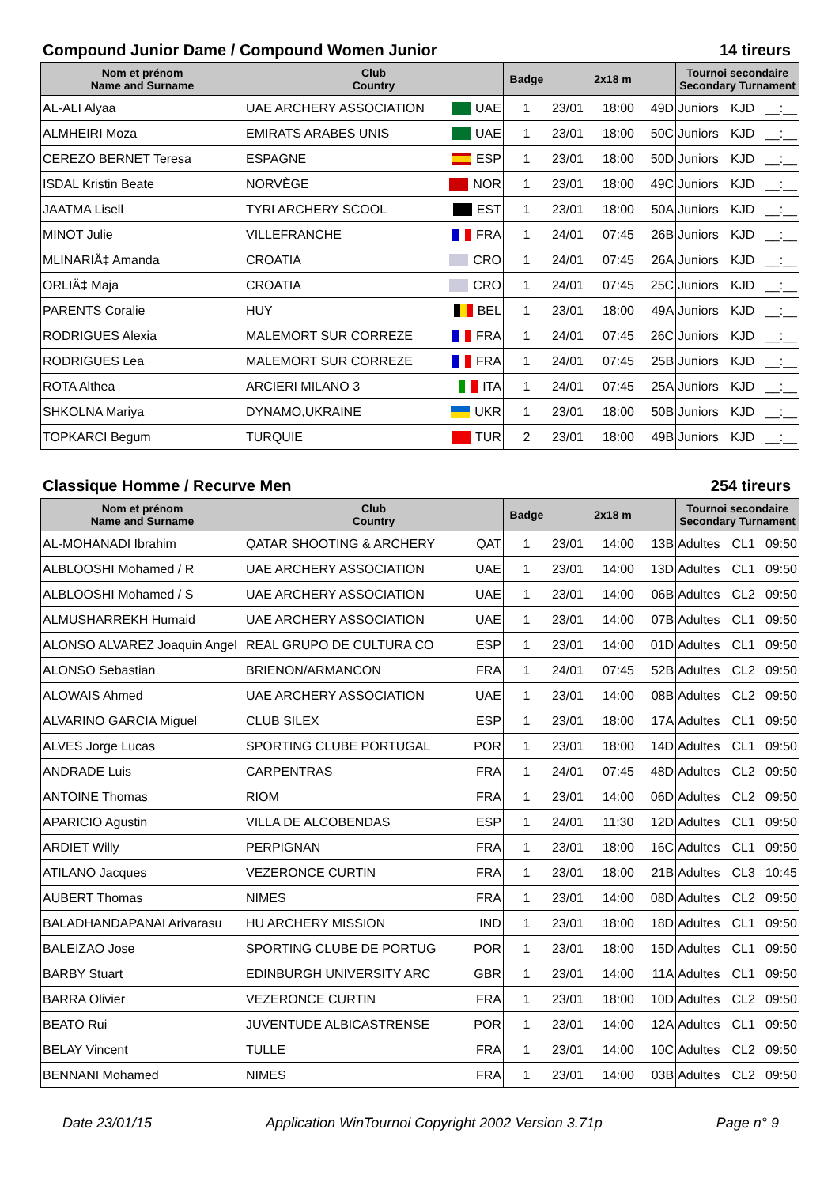Compound Junior Dame / Compound Women Junior 14 tireurs
| Nom et prénom Name and Surname | Club Country | | Badge | 2x18 m | | | Tournoi secondaire Secondary Turnament | | |
| --- | --- | --- | --- | --- | --- | --- | --- | --- | --- |
| AL-ALI Alyaa | UAE ARCHERY ASSOCIATION | UAE | 1 | 23/01 | 18:00 | 49D | Juniors | KJD | __:__ |
| ALMHEIRI Moza | EMIRATS ARABES UNIS | UAE | 1 | 23/01 | 18:00 | 50C | Juniors | KJD | __:__ |
| CEREZO BERNET Teresa | ESPAGNE | ESP | 1 | 23/01 | 18:00 | 50D | Juniors | KJD | __:__ |
| ISDAL Kristin Beate | NORVÈGE | NOR | 1 | 23/01 | 18:00 | 49C | Juniors | KJD | __:__ |
| JAATMA Lisell | TYRI ARCHERY SCOOL | EST | 1 | 23/01 | 18:00 | 50A | Juniors | KJD | __:__ |
| MINOT Julie | VILLEFRANCHE | FRA | 1 | 24/01 | 07:45 | 26B | Juniors | KJD | __:__ |
| MLINARIÄ‡ Amanda | CROATIA | CRO | 1 | 24/01 | 07:45 | 26A | Juniors | KJD | __:__ |
| ORLIÄ‡ Maja | CROATIA | CRO | 1 | 24/01 | 07:45 | 25C | Juniors | KJD | __:__ |
| PARENTS Coralie | HUY | BEL | 1 | 23/01 | 18:00 | 49A | Juniors | KJD | __:__ |
| RODRIGUES Alexia | MALEMORT SUR CORREZE | FRA | 1 | 24/01 | 07:45 | 26C | Juniors | KJD | __:__ |
| RODRIGUES Lea | MALEMORT SUR CORREZE | FRA | 1 | 24/01 | 07:45 | 25B | Juniors | KJD | __:__ |
| ROTA Althea | ARCIERI MILANO 3 | ITA | 1 | 24/01 | 07:45 | 25A | Juniors | KJD | __:__ |
| SHKOLNA Mariya | DYNAMO,UKRAINE | UKR | 1 | 23/01 | 18:00 | 50B | Juniors | KJD | __:__ |
| TOPKARCI Begum | TURQUIE | TUR | 2 | 23/01 | 18:00 | 49B | Juniors | KJD | __:__ |
Classique Homme / Recurve Men 254 tireurs
| Nom et prénom Name and Surname | Club Country | | Badge | 2x18 m | | | Tournoi secondaire Secondary Turnament | | |
| --- | --- | --- | --- | --- | --- | --- | --- | --- | --- |
| AL-MOHANADI Ibrahim | QATAR SHOOTING & ARCHERY | QAT | 1 | 23/01 | 14:00 | 13B | Adultes | CL1 | 09:50 |
| ALBLOOSHI Mohamed / R | UAE ARCHERY ASSOCIATION | UAE | 1 | 23/01 | 14:00 | 13D | Adultes | CL1 | 09:50 |
| ALBLOOSHI Mohamed / S | UAE ARCHERY ASSOCIATION | UAE | 1 | 23/01 | 14:00 | 06B | Adultes | CL2 | 09:50 |
| ALMUSHARREKH Humaid | UAE ARCHERY ASSOCIATION | UAE | 1 | 23/01 | 14:00 | 07B | Adultes | CL1 | 09:50 |
| ALONSO ALVAREZ Joaquin Angel | REAL GRUPO DE CULTURA CO | ESP | 1 | 23/01 | 14:00 | 01D | Adultes | CL1 | 09:50 |
| ALONSO Sebastian | BRIENON/ARMANCON | FRA | 1 | 24/01 | 07:45 | 52B | Adultes | CL2 | 09:50 |
| ALOWAIS Ahmed | UAE ARCHERY ASSOCIATION | UAE | 1 | 23/01 | 14:00 | 08B | Adultes | CL2 | 09:50 |
| ALVARINO GARCIA Miguel | CLUB SILEX | ESP | 1 | 23/01 | 18:00 | 17A | Adultes | CL1 | 09:50 |
| ALVES Jorge Lucas | SPORTING CLUBE PORTUGAL | POR | 1 | 23/01 | 18:00 | 14D | Adultes | CL1 | 09:50 |
| ANDRADE Luis | CARPENTRAS | FRA | 1 | 24/01 | 07:45 | 48D | Adultes | CL2 | 09:50 |
| ANTOINE Thomas | RIOM | FRA | 1 | 23/01 | 14:00 | 06D | Adultes | CL2 | 09:50 |
| APARICIO Agustin | VILLA DE ALCOBENDAS | ESP | 1 | 24/01 | 11:30 | 12D | Adultes | CL1 | 09:50 |
| ARDIET Willy | PERPIGNAN | FRA | 1 | 23/01 | 18:00 | 16C | Adultes | CL1 | 09:50 |
| ATILANO Jacques | VEZERONCE CURTIN | FRA | 1 | 23/01 | 18:00 | 21B | Adultes | CL3 | 10:45 |
| AUBERT Thomas | NIMES | FRA | 1 | 23/01 | 14:00 | 08D | Adultes | CL2 | 09:50 |
| BALADHANDAPANAI Arivarasu | HU ARCHERY MISSION | IND | 1 | 23/01 | 18:00 | 18D | Adultes | CL1 | 09:50 |
| BALEIZAO Jose | SPORTING CLUBE DE PORTUG | POR | 1 | 23/01 | 18:00 | 15D | Adultes | CL1 | 09:50 |
| BARBY Stuart | EDINBURGH UNIVERSITY ARC | GBR | 1 | 23/01 | 14:00 | 11A | Adultes | CL1 | 09:50 |
| BARRA Olivier | VEZERONCE CURTIN | FRA | 1 | 23/01 | 18:00 | 10D | Adultes | CL2 | 09:50 |
| BEATO Rui | JUVENTUDE ALBICASTRENSE | POR | 1 | 23/01 | 14:00 | 12A | Adultes | CL1 | 09:50 |
| BELAY Vincent | TULLE | FRA | 1 | 23/01 | 14:00 | 10C | Adultes | CL2 | 09:50 |
| BENNANI Mohamed | NIMES | FRA | 1 | 23/01 | 14:00 | 03B | Adultes | CL2 | 09:50 |
Date 23/01/15 Application WinTournoi Copyright 2002 Version 3.71p Page n° 9